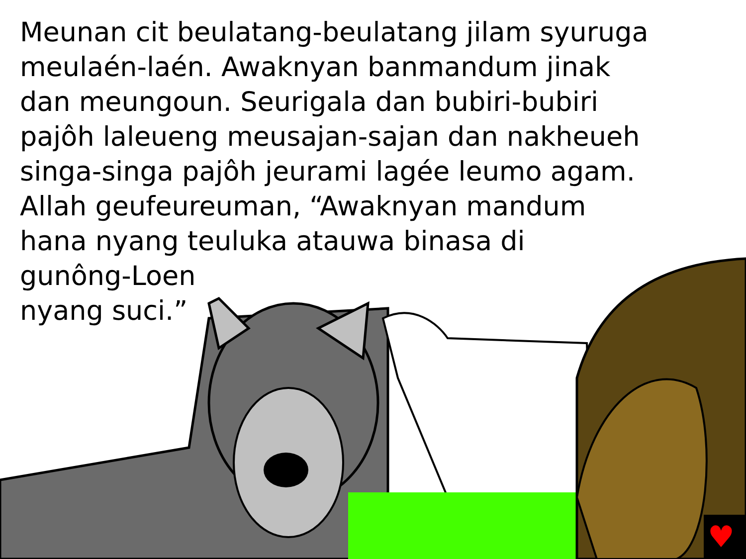Meunan cit beulatang-beulatang jilam syuruga
meulaén-laén. Awaknyan banmandum jinak
dan meungoun. Seurigala dan bubiri-bubiri
pajôh laleueng meusajan-sajan dan nakheueh
singa-singa pajôh jeurami lagée leumo agam.
Allah geufeureuman, “Awaknyan mandum
hana nyang teuluka atauwa binasa di
gunông-Loen
nyang suci.”
♥